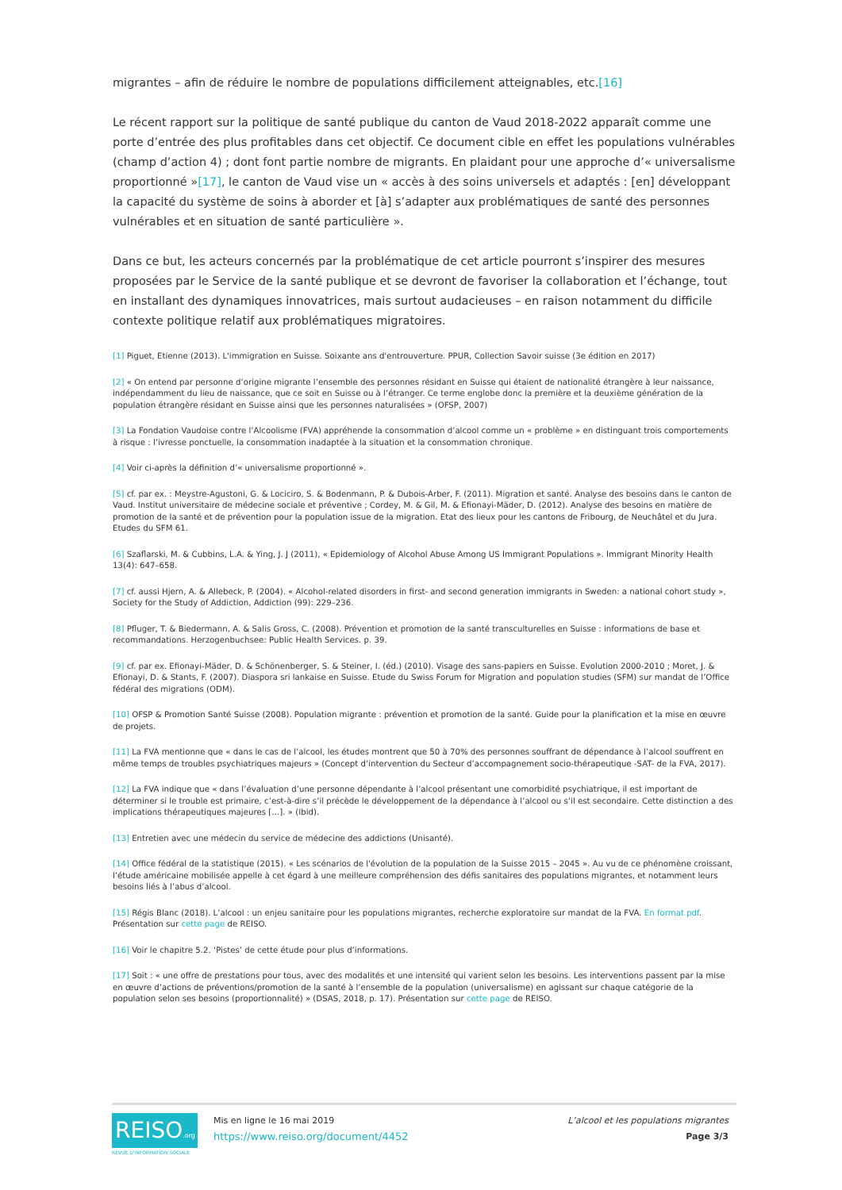migrantes – afin de réduire le nombre de populations difficilement atteignables, etc.[16]
Le récent rapport sur la politique de santé publique du canton de Vaud 2018-2022 apparaît comme une porte d’entrée des plus profitables dans cet objectif. Ce document cible en effet les populations vulnérables (champ d’action 4) ; dont font partie nombre de migrants. En plaidant pour une approche d’« universalisme proportionné »[17], le canton de Vaud vise un « accès à des soins universels et adaptés : [en] développant la capacité du système de soins à aborder et [à] s’adapter aux problématiques de santé des personnes vulnérables et en situation de santé particulière ».
Dans ce but, les acteurs concernés par la problématique de cet article pourront s’inspirer des mesures proposées par le Service de la santé publique et se devront de favoriser la collaboration et l’échange, tout en installant des dynamiques innovatrices, mais surtout audacieuses – en raison notamment du difficile contexte politique relatif aux problématiques migratoires.
[1] Piguet, Etienne (2013). L'immigration en Suisse. Soixante ans d'entrouverture. PPUR, Collection Savoir suisse (3e édition en 2017)
[2] « On entend par personne d’origine migrante l’ensemble des personnes résidant en Suisse qui étaient de nationalité étrangère à leur naissance, indépendamment du lieu de naissance, que ce soit en Suisse ou à l’étranger. Ce terme englobe donc la première et la deuxième génération de la population étrangère résidant en Suisse ainsi que les personnes naturalisées » (OFSP, 2007)
[3] La Fondation Vaudoise contre l’Alcoolisme (FVA) appréhende la consommation d’alcool comme un « problème » en distinguant trois comportements à risque : l’ivresse ponctuelle, la consommation inadaptée à la situation et la consommation chronique.
[4] Voir ci-après la définition d’« universalisme proportionné ».
[5] cf. par ex. : Meystre-Agustoni, G. & Lociciro, S. & Bodenmann, P. & Dubois-Arber, F. (2011). Migration et santé. Analyse des besoins dans le canton de Vaud. Institut universitaire de médecine sociale et préventive ; Cordey, M. & Gil, M. & Efionayi-Mäder, D. (2012). Analyse des besoins en matière de promotion de la santé et de prévention pour la population issue de la migration. Etat des lieux pour les cantons de Fribourg, de Neuchâtel et du Jura. Etudes du SFM 61.
[6] Szaflarski, M. & Cubbins, L.A. & Ying, J. J (2011), « Epidemiology of Alcohol Abuse Among US Immigrant Populations ». Immigrant Minority Health 13(4): 647–658.
[7] cf. aussi Hjern, A. & Allebeck, P. (2004). « Alcohol-related disorders in first- and second generation immigrants in Sweden: a national cohort study », Society for the Study of Addiction, Addiction (99): 229–236.
[8] Pfluger, T. & Biedermann, A. & Salis Gross, C. (2008). Prévention et promotion de la santé transculturelles en Suisse : informations de base et recommandations. Herzogenbuchsee: Public Health Services. p. 39.
[9] cf. par ex. Efionayi-Mäder, D. & Schönenberger, S. & Steiner, I. (éd.) (2010). Visage des sans-papiers en Suisse. Evolution 2000-2010 ; Moret, J. & Efionayi, D. & Stants, F. (2007). Diaspora sri lankaise en Suisse. Etude du Swiss Forum for Migration and population studies (SFM) sur mandat de l’Office fédéral des migrations (ODM).
[10] OFSP & Promotion Santé Suisse (2008). Population migrante : prévention et promotion de la santé. Guide pour la planification et la mise en œuvre de projets.
[11] La FVA mentionne que « dans le cas de l’alcool, les études montrent que 50 à 70% des personnes souffrant de dépendance à l’alcool souffrent en même temps de troubles psychiatriques majeurs » (Concept d’intervention du Secteur d’accompagnement socio-thérapeutique -SAT- de la FVA, 2017).
[12] La FVA indique que « dans l’évaluation d’une personne dépendante à l’alcool présentant une comorbidité psychiatrique, il est important de déterminer si le trouble est primaire, c’est-à-dire s’il précède le développement de la dépendance à l’alcool ou s’il est secondaire. Cette distinction a des implications thérapeutiques majeures […]. » (Ibid).
[13] Entretien avec une médecin du service de médecine des addictions (Unisanté).
[14] Office fédéral de la statistique (2015). « Les scénarios de l'évolution de la population de la Suisse 2015 – 2045 ». Au vu de ce phénomène croissant, l’étude américaine mobilisée appelle à cet égard à une meilleure compréhension des défis sanitaires des populations migrantes, et notamment leurs besoins liés à l’abus d’alcool.
[15] Régis Blanc (2018). L’alcool : un enjeu sanitaire pour les populations migrantes, recherche exploratoire sur mandat de la FVA. En format pdf. Présentation sur cette page de REISO.
[16] Voir le chapitre 5.2. ‘Pistes’ de cette étude pour plus d’informations.
[17] Soit : « une offre de prestations pour tous, avec des modalités et une intensité qui varient selon les besoins. Les interventions passent par la mise en œuvre d’actions de préventions/promotion de la santé à l’ensemble de la population (universalisme) en agissant sur chaque catégorie de la population selon ses besoins (proportionnalité) » (DSAS, 2018, p. 17). Présentation sur cette page de REISO.
REISO.org
REVUE D'INFORMATION SOCIALE
Mis en ligne le 16 mai 2019
https://www.reiso.org/document/4452
L’alcool et les populations migrantes
Page 3/3